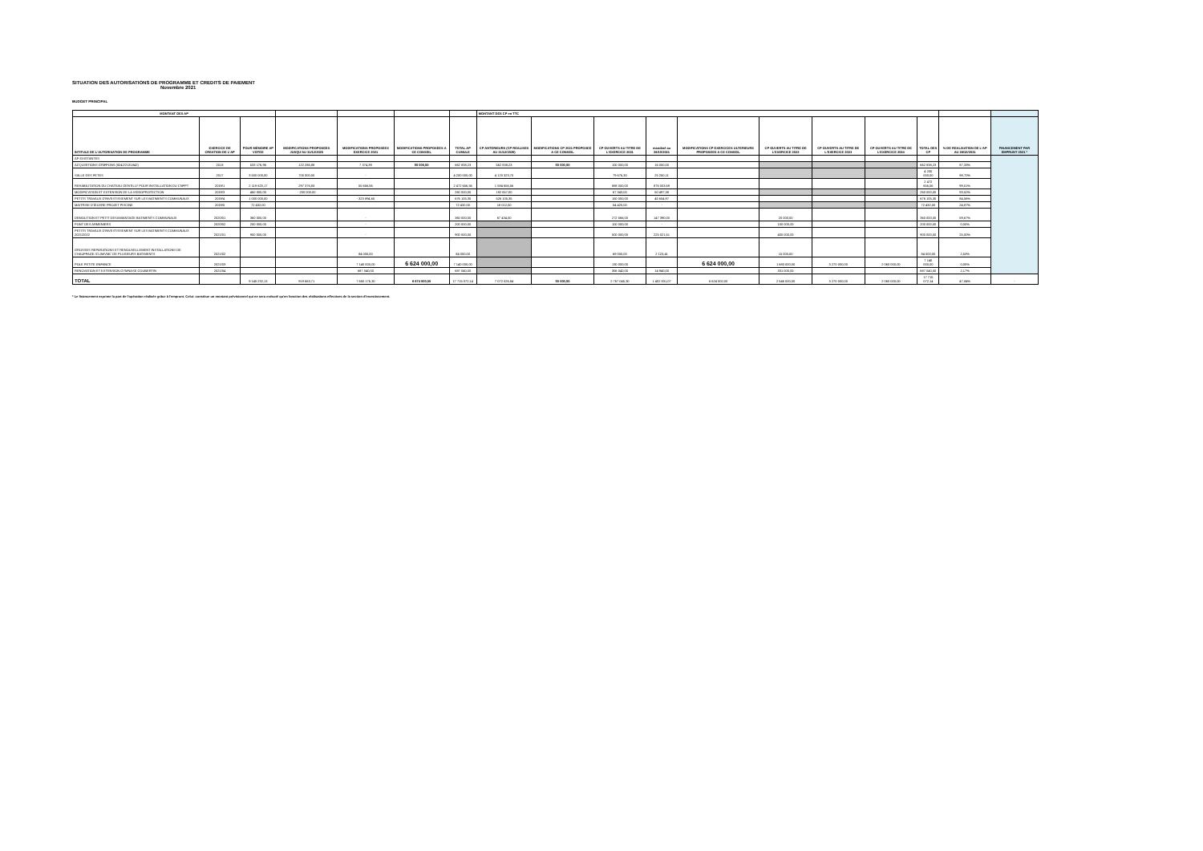SITUATION DES AUTORISATIONS DE PROGRAMME ET CREDITS DE PAIEMENT
Novembre 2021
BUDGET PRINCIPAL
| MONTANT DES AP | | | | | | | MONTANT DES CP en TTC | | | | | | | | | | |
| --- | --- | --- | --- | --- | --- | --- | --- | --- | --- | --- | --- | --- | --- | --- | --- | --- | --- |
| INTITULE DE L'AUTORISATION DE PROGRAMME | EXERCICE DE CREATION DE L'AP | POUR MÉMOIRE AP VOTEE | MODIFICATIONS PROPOSEES JUSQU'AU 31/12/2020 | MODIFICATIONS PROPOSEES EXERCICE 2021 | MODIFICATIONS PROPOSEES A CE CONSEIL | TOTAL AP CUMULE | CP ANTERIEURS (CP REALISES AU 31/12/2020) | MODIFICATIONS CP 2021 PROPOSEE A CE CONSEIL | CP OUVERTS AU TITRE DE L'EXERCICE 2021 | mandaté au 28/10/2021 | MODIFICATIONS CP EXERCICES ULTERIEURS PROPOSEES A CE CONSEIL | CP OUVERTS AU TITRE DE L'EXERCICE 2022 | CP OUVERTS AU TITRE DE L'EXERCICE 2023 | CP OUVERTS AU TITRE DE L'EXERCICE 2024 | TOTAL DES CP | % DE REALISATION DE L'AP AU 28/10/2021 | FINANCEMENT PAR EMPRUNT 2021 * |
| AP EXISTANTES | | | | | | | | | | | | | | | | | |
| ACQUISITIONS GRIFFONS (8242/2131842) | 2013 | 533 176,96 | 122 286,88 | 7 374,39 | 50 000,00 | 662 838,23 | 562 838,23 | 50 000,00 | 100 000,00 | 16 000,00 | | | | | 662 838,23 | 87,33% | |
| SALLE DES FETES | 2017 | 3 500 000,00 | 700 000,00 | - | | 4 200 000,00 | 4 120 323,70 | | 79 676,30 | 25 250,11 | | | | | 4 200 000,00 | 98,70% | |
| REHABILITATION DU CHATEAU GENTILLY POUR INSTALLATION DU CNFPT | 2019/1 | 2 119 623,17 | 297 376,83 | 55 656,56 | | 2 472 656,56 | 1 584 656,56 | | 888 000,00 | 876 003,69 | | | | | 2 472 656,56 | 99,51% | |
| MODIFICATION ET EXTENSION DE LA VIDEOPROTECTION | 2019/3 | 460 000,00 | - 200 000,00 | | | 260 000,00 | 192 657,00 | | 67 343,00 | 50 497,38 | | | | | 260 000,00 | 93,52% | |
| PETITS TRAVAUX D'INVESTISSEMENT SUR LES BATIMENTS COMMUNAUX | 2019/4 | 1 000 000,00 | | - 323 894,65 | | 676 105,35 | 526 105,35 | | 150 000,00 | 45 604,97 | | | | | 676 105,35 | 84,56% | |
| MAITRISE D'ŒUVRE PROJET PISCINE | 2019/5 | 72 432,00 | | | | 72 432,00 | 18 012,00 | | 54 420,00 | - | | | | | 72 432,00 | 24,87% | |
| DEMOLITION ET PETIT DESAMIANTAGE BATIMENTS COMMUNAUX | 2020/01 | 360 000,00 | | - | | 360 000,00 | 67 434,00 | | 272 566,00 | 147 390,00 | | 20 000,00 | | | 360 000,00 | 59,67% | |
| PONT DES ARMENIERS | 2020/02 | 200 000,00 | | - | | 200 000,00 | | | 100 000,00 | - | | 100 000,00 | | | 200 000,00 | 0,00% | |
| PETITS TRAVAUX D'INVESTISSEMENT SUR LES BATIMENTS COMMUNAUX 2021/2022 | 2021/01 | 900 000,00 | | - | | 900 000,00 | | | 500 000,00 | 225 021,51 | | 400 000,00 | | | 900 000,00 | 25,00% | |
| GROSSES REPARATIONS ET RENOUVELLEMENT INSTALLATIONS DE CHAUFFAGE /CLIM/VMC DE PLUSIEURS BATIMENTS | 2021/02 | | | 84 000,00 | | 84 000,00 | | | 69 000,00 | 2 123,41 | | 15 000,00 | | | 84 000,00 | 2,53% | |
| POLE PETITE ENFANCE | 2021/03 | | | 7 140 000,00 | 6 624 000,00 | 7 140 000,00 | | | 130 000,00 | | 6 624 000,00 | 1 680 000,00 | 3 270 000,00 | 2 060 000,00 | 7 140 000,00 | 0,00% | |
| RENOVATION ET EXTENSION GYMNASE COUBERTIN | 2021/04 | | | 687 040,00 | | 687 040,00 | | | 356 040,00 | 14 940,00 | | 331 000,00 | | | 687 040,00 | 2,17% | |
| TOTAL | | 9 145 232,13 | 919 663,71 | 7 650 176,30 | 6 674 000,00 | 17 715 072,14 | 7 072 026,84 | 50 000,00 | 2 767 045,30 | 1 402 831,07 | 6 624 000,00 | 2 546 000,00 | 3 270 000,00 | 2 060 000,00 | 17 715 072,14 | 47,84% | - |
* Le financement exprime la part de l'opération réalisée grâce à l'emprunt. Celui- constitue un montant prévisionnel qui ne sera exécuté qu'en fonction des réalisations effectives de la section d'investissement.